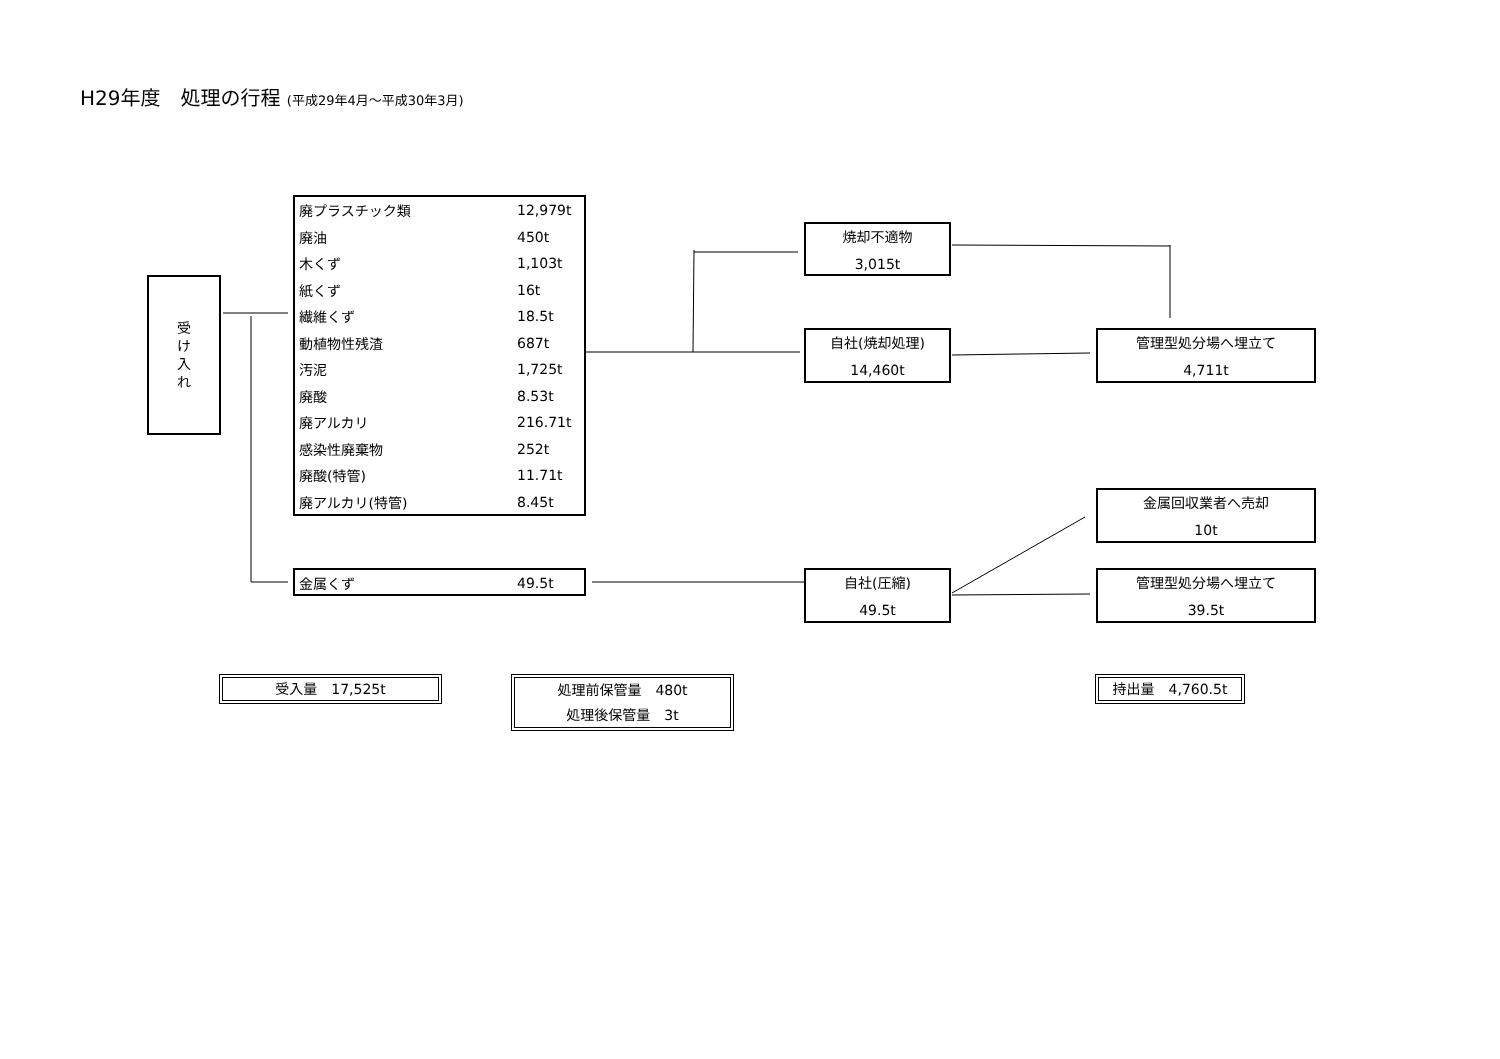H29年度　処理の行程 (平成29年4月～平成30年3月)
受
け
入
れ
| 廃プラスチック類 | 12,979t |
| 廃油 | 450t |
| 木くず | 1,103t |
| 紙くず | 16t |
| 繊維くず | 18.5t |
| 動植物性残渣 | 687t |
| 汚泥 | 1,725t |
| 廃酸 | 8.53t |
| 廃アルカリ | 216.71t |
| 感染性廃棄物 | 252t |
| 廃酸(特管) | 11.71t |
| 廃アルカリ(特管) | 8.45t |
| 金属くず | 49.5t |
焼却不適物
3,015t
自社(焼却処理)
14,460t
自社(圧縮)
49.5t
管理型処分場へ埋立て
4,711t
金属回収業者へ売却
10t
管理型処分場へ埋立て
39.5t
受入量　17,525t
処理前保管量　480t
処理後保管量　3t
持出量　4,760.5t